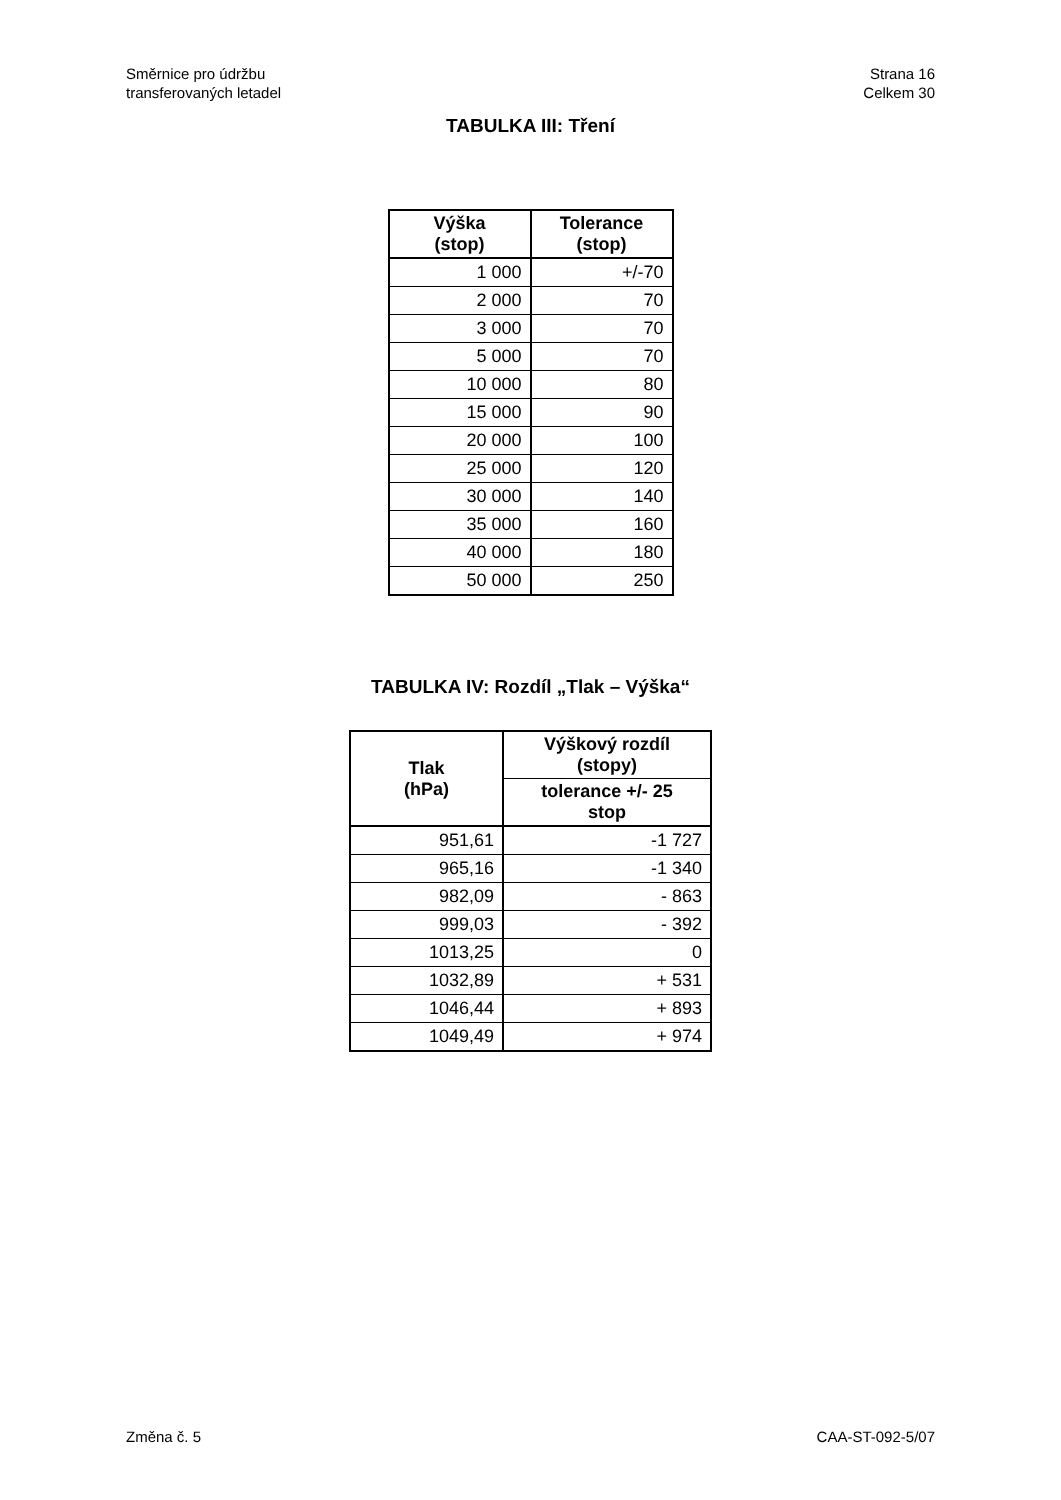Směrnice pro údržbu
transferovaných letadel
Strana 16
Celkem 30
TABULKA III: Tření
| Výška (stop) | Tolerance (stop) |
| --- | --- |
| 1 000 | +/-70 |
| 2 000 | 70 |
| 3 000 | 70 |
| 5 000 | 70 |
| 10 000 | 80 |
| 15 000 | 90 |
| 20 000 | 100 |
| 25 000 | 120 |
| 30 000 | 140 |
| 35 000 | 160 |
| 40 000 | 180 |
| 50 000 | 250 |
TABULKA IV: Rozdíl „Tlak – Výška“
| Tlak (hPa) | Výškový rozdíl (stopy) |
| --- | --- |
| | tolerance +/- 25 stop |
| 951,61 | -1 727 |
| 965,16 | -1 340 |
| 982,09 | - 863 |
| 999,03 | - 392 |
| 1013,25 | 0 |
| 1032,89 | + 531 |
| 1046,44 | + 893 |
| 1049,49 | + 974 |
Změna č. 5 CAA-ST-092-5/07